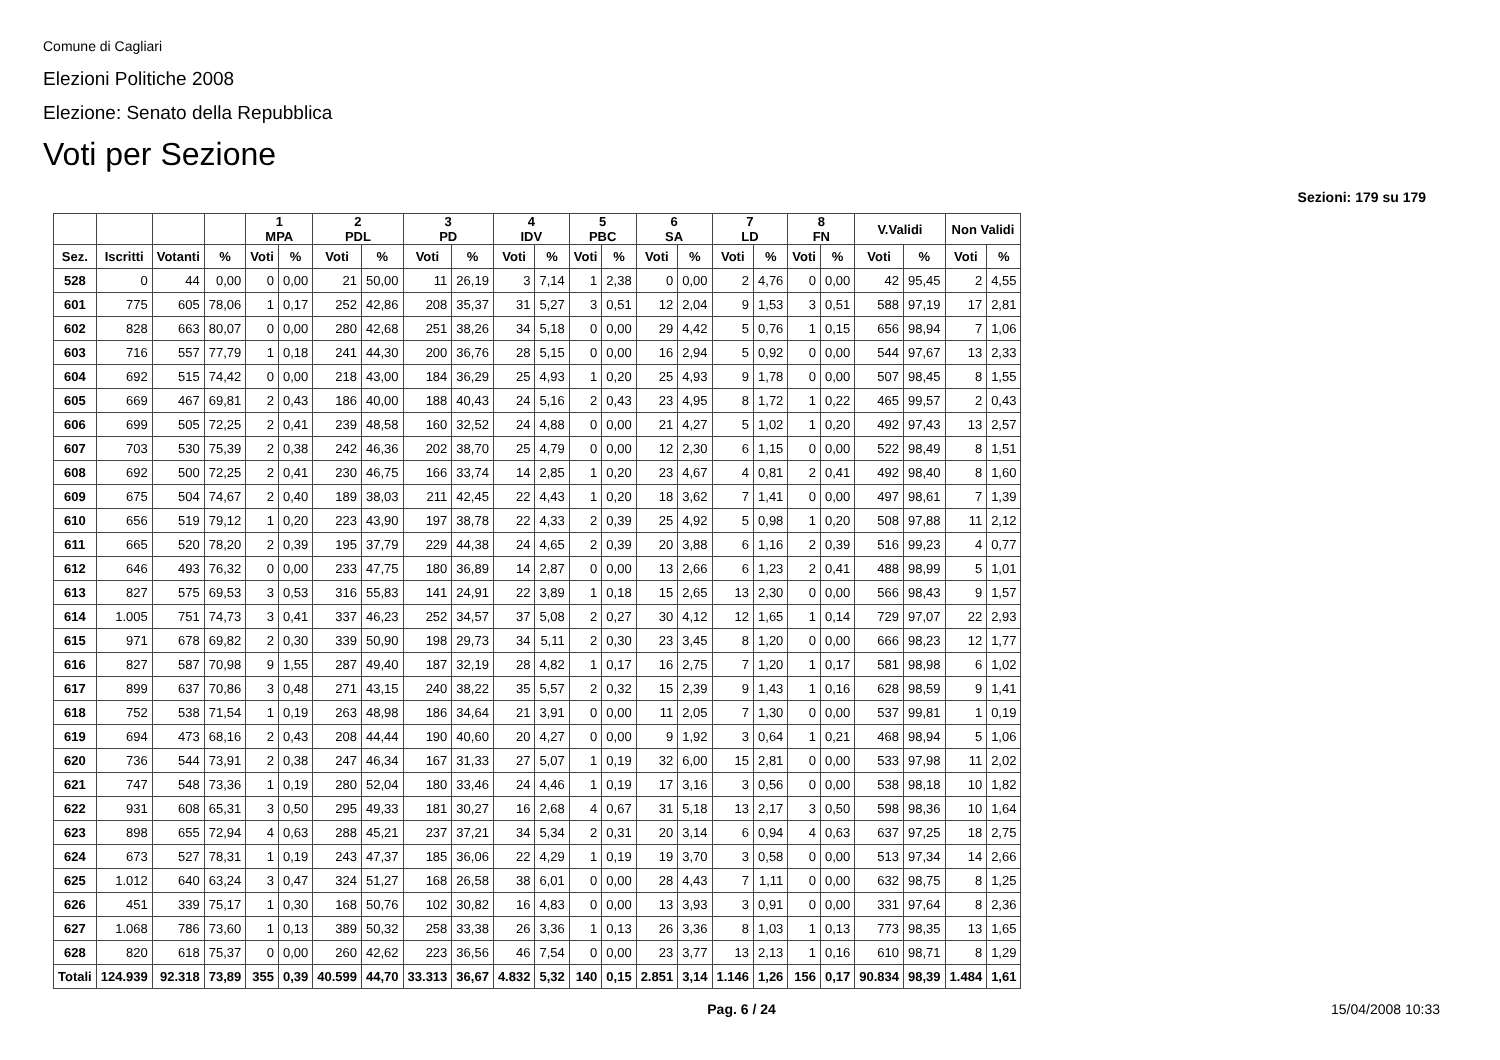Comune di Cagliari
Elezioni Politiche 2008
Elezione: Senato della Repubblica
Voti per Sezione
Sezioni: 179 su 179
| | | | | 1 MPA | | 2 PDL | | 3 PD | | 4 IDV | | 5 PBC | | 6 SA | | 7 LD | | 8 FN | | V.Validi | | Non Validi | |
| --- | --- | --- | --- | --- | --- | --- | --- | --- | --- | --- | --- | --- | --- | --- | --- | --- | --- | --- | --- | --- | --- | --- | --- |
| Sez. | Iscritti | Votanti | % | Voti | % | Voti | % | Voti | % | Voti | % | Voti | % | Voti | % | Voti | % | Voti | % | Voti | % | Voti | % |
| 528 | 0 | 44 | 0,00 | 0 | 0,00 | 21 | 50,00 | 11 | 26,19 | 3 | 7,14 | 1 | 2,38 | 0 | 0,00 | 2 | 4,76 | 0 | 0,00 | 42 | 95,45 | 2 | 4,55 |
| 601 | 775 | 605 | 78,06 | 1 | 0,17 | 252 | 42,86 | 208 | 35,37 | 31 | 5,27 | 3 | 0,51 | 12 | 2,04 | 9 | 1,53 | 3 | 0,51 | 588 | 97,19 | 17 | 2,81 |
| 602 | 828 | 663 | 80,07 | 0 | 0,00 | 280 | 42,68 | 251 | 38,26 | 34 | 5,18 | 0 | 0,00 | 29 | 4,42 | 5 | 0,76 | 1 | 0,15 | 656 | 98,94 | 7 | 1,06 |
| 603 | 716 | 557 | 77,79 | 1 | 0,18 | 241 | 44,30 | 200 | 36,76 | 28 | 5,15 | 0 | 0,00 | 16 | 2,94 | 5 | 0,92 | 0 | 0,00 | 544 | 97,67 | 13 | 2,33 |
| 604 | 692 | 515 | 74,42 | 0 | 0,00 | 218 | 43,00 | 184 | 36,29 | 25 | 4,93 | 1 | 0,20 | 25 | 4,93 | 9 | 1,78 | 0 | 0,00 | 507 | 98,45 | 8 | 1,55 |
| 605 | 669 | 467 | 69,81 | 2 | 0,43 | 186 | 40,00 | 188 | 40,43 | 24 | 5,16 | 2 | 0,43 | 23 | 4,95 | 8 | 1,72 | 1 | 0,22 | 465 | 99,57 | 2 | 0,43 |
| 606 | 699 | 505 | 72,25 | 2 | 0,41 | 239 | 48,58 | 160 | 32,52 | 24 | 4,88 | 0 | 0,00 | 21 | 4,27 | 5 | 1,02 | 1 | 0,20 | 492 | 97,43 | 13 | 2,57 |
| 607 | 703 | 530 | 75,39 | 2 | 0,38 | 242 | 46,36 | 202 | 38,70 | 25 | 4,79 | 0 | 0,00 | 12 | 2,30 | 6 | 1,15 | 0 | 0,00 | 522 | 98,49 | 8 | 1,51 |
| 608 | 692 | 500 | 72,25 | 2 | 0,41 | 230 | 46,75 | 166 | 33,74 | 14 | 2,85 | 1 | 0,20 | 23 | 4,67 | 4 | 0,81 | 2 | 0,41 | 492 | 98,40 | 8 | 1,60 |
| 609 | 675 | 504 | 74,67 | 2 | 0,40 | 189 | 38,03 | 211 | 42,45 | 22 | 4,43 | 1 | 0,20 | 18 | 3,62 | 7 | 1,41 | 0 | 0,00 | 497 | 98,61 | 7 | 1,39 |
| 610 | 656 | 519 | 79,12 | 1 | 0,20 | 223 | 43,90 | 197 | 38,78 | 22 | 4,33 | 2 | 0,39 | 25 | 4,92 | 5 | 0,98 | 1 | 0,20 | 508 | 97,88 | 11 | 2,12 |
| 611 | 665 | 520 | 78,20 | 2 | 0,39 | 195 | 37,79 | 229 | 44,38 | 24 | 4,65 | 2 | 0,39 | 20 | 3,88 | 6 | 1,16 | 2 | 0,39 | 516 | 99,23 | 4 | 0,77 |
| 612 | 646 | 493 | 76,32 | 0 | 0,00 | 233 | 47,75 | 180 | 36,89 | 14 | 2,87 | 0 | 0,00 | 13 | 2,66 | 6 | 1,23 | 2 | 0,41 | 488 | 98,99 | 5 | 1,01 |
| 613 | 827 | 575 | 69,53 | 3 | 0,53 | 316 | 55,83 | 141 | 24,91 | 22 | 3,89 | 1 | 0,18 | 15 | 2,65 | 13 | 2,30 | 0 | 0,00 | 566 | 98,43 | 9 | 1,57 |
| 614 | 1.005 | 751 | 74,73 | 3 | 0,41 | 337 | 46,23 | 252 | 34,57 | 37 | 5,08 | 2 | 0,27 | 30 | 4,12 | 12 | 1,65 | 1 | 0,14 | 729 | 97,07 | 22 | 2,93 |
| 615 | 971 | 678 | 69,82 | 2 | 0,30 | 339 | 50,90 | 198 | 29,73 | 34 | 5,11 | 2 | 0,30 | 23 | 3,45 | 8 | 1,20 | 0 | 0,00 | 666 | 98,23 | 12 | 1,77 |
| 616 | 827 | 587 | 70,98 | 9 | 1,55 | 287 | 49,40 | 187 | 32,19 | 28 | 4,82 | 1 | 0,17 | 16 | 2,75 | 7 | 1,20 | 1 | 0,17 | 581 | 98,98 | 6 | 1,02 |
| 617 | 899 | 637 | 70,86 | 3 | 0,48 | 271 | 43,15 | 240 | 38,22 | 35 | 5,57 | 2 | 0,32 | 15 | 2,39 | 9 | 1,43 | 1 | 0,16 | 628 | 98,59 | 9 | 1,41 |
| 618 | 752 | 538 | 71,54 | 1 | 0,19 | 263 | 48,98 | 186 | 34,64 | 21 | 3,91 | 0 | 0,00 | 11 | 2,05 | 7 | 1,30 | 0 | 0,00 | 537 | 99,81 | 1 | 0,19 |
| 619 | 694 | 473 | 68,16 | 2 | 0,43 | 208 | 44,44 | 190 | 40,60 | 20 | 4,27 | 0 | 0,00 | 9 | 1,92 | 3 | 0,64 | 1 | 0,21 | 468 | 98,94 | 5 | 1,06 |
| 620 | 736 | 544 | 73,91 | 2 | 0,38 | 247 | 46,34 | 167 | 31,33 | 27 | 5,07 | 1 | 0,19 | 32 | 6,00 | 15 | 2,81 | 0 | 0,00 | 533 | 97,98 | 11 | 2,02 |
| 621 | 747 | 548 | 73,36 | 1 | 0,19 | 280 | 52,04 | 180 | 33,46 | 24 | 4,46 | 1 | 0,19 | 17 | 3,16 | 3 | 0,56 | 0 | 0,00 | 538 | 98,18 | 10 | 1,82 |
| 622 | 931 | 608 | 65,31 | 3 | 0,50 | 295 | 49,33 | 181 | 30,27 | 16 | 2,68 | 4 | 0,67 | 31 | 5,18 | 13 | 2,17 | 3 | 0,50 | 598 | 98,36 | 10 | 1,64 |
| 623 | 898 | 655 | 72,94 | 4 | 0,63 | 288 | 45,21 | 237 | 37,21 | 34 | 5,34 | 2 | 0,31 | 20 | 3,14 | 6 | 0,94 | 4 | 0,63 | 637 | 97,25 | 18 | 2,75 |
| 624 | 673 | 527 | 78,31 | 1 | 0,19 | 243 | 47,37 | 185 | 36,06 | 22 | 4,29 | 1 | 0,19 | 19 | 3,70 | 3 | 0,58 | 0 | 0,00 | 513 | 97,34 | 14 | 2,66 |
| 625 | 1.012 | 640 | 63,24 | 3 | 0,47 | 324 | 51,27 | 168 | 26,58 | 38 | 6,01 | 0 | 0,00 | 28 | 4,43 | 7 | 1,11 | 0 | 0,00 | 632 | 98,75 | 8 | 1,25 |
| 626 | 451 | 339 | 75,17 | 1 | 0,30 | 168 | 50,76 | 102 | 30,82 | 16 | 4,83 | 0 | 0,00 | 13 | 3,93 | 3 | 0,91 | 0 | 0,00 | 331 | 97,64 | 8 | 2,36 |
| 627 | 1.068 | 786 | 73,60 | 1 | 0,13 | 389 | 50,32 | 258 | 33,38 | 26 | 3,36 | 1 | 0,13 | 26 | 3,36 | 8 | 1,03 | 1 | 0,13 | 773 | 98,35 | 13 | 1,65 |
| 628 | 820 | 618 | 75,37 | 0 | 0,00 | 260 | 42,62 | 223 | 36,56 | 46 | 7,54 | 0 | 0,00 | 23 | 3,77 | 13 | 2,13 | 1 | 0,16 | 610 | 98,71 | 8 | 1,29 |
| Totali | 124.939 | 92.318 | 73,89 | 355 | 0,39 | 40.599 | 44,70 | 33.313 | 36,67 | 4.832 | 5,32 | 140 | 0,15 | 2.851 | 3,14 | 1.146 | 1,26 | 156 | 0,17 | 90.834 | 98,39 | 1.484 | 1,61 |
Pag. 6 / 24 15/04/2008 10:33